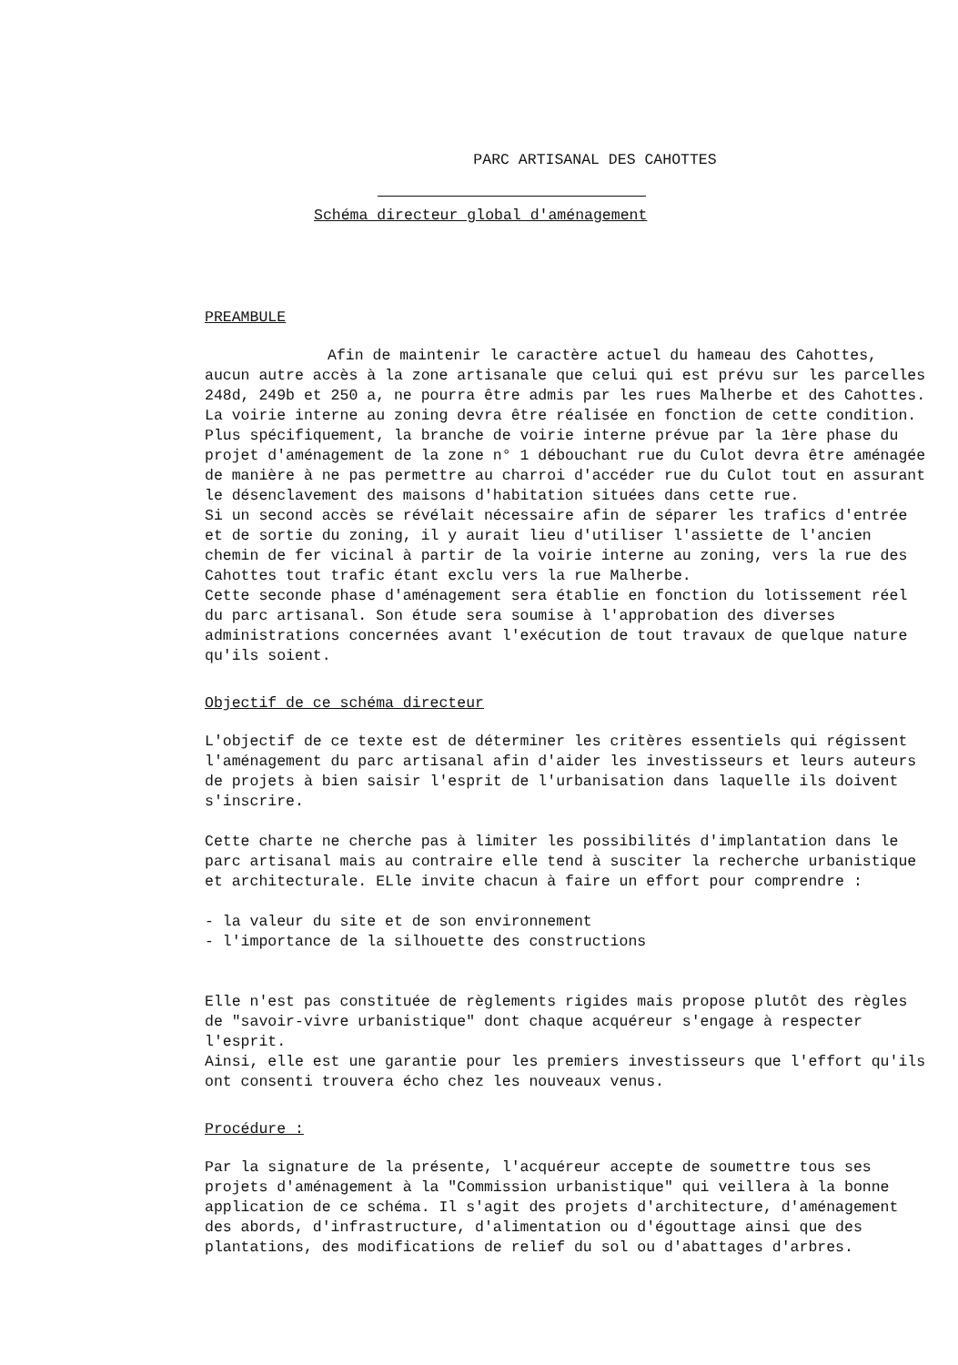PARC ARTISANAL DES CAHOTTES
Schéma directeur global d'aménagement
PREAMBULE
Afin de maintenir le caractère actuel du hameau des Cahottes, aucun autre accès à la zone artisanale que celui qui est prévu sur les parcelles 248d, 249b et 250 a, ne pourra être admis par les rues Malherbe et des Cahottes. La voirie interne au zoning devra être réalisée en fonction de cette condition. Plus spécifiquement, la branche de voirie interne prévue par la 1ère phase du projet d'aménagement de la zone n° 1 débouchant rue du Culot devra être aménagée de manière à ne pas permettre au charroi d'accéder rue du Culot tout en assurant le désenclavement des maisons d'habitation situées dans cette rue.
Si un second accès se révélait nécessaire afin de séparer les trafics d'entrée et de sortie du zoning, il y aurait lieu d'utiliser l'assiette de l'ancien chemin de fer vicinal à partir de la voirie interne au zoning, vers la rue des Cahottes tout trafic étant exclu vers la rue Malherbe.
Cette seconde phase d'aménagement sera établie en fonction du lotissement réel du parc artisanal. Son étude sera soumise à l'approbation des diverses administrations concernées avant l'exécution de tout travaux de quelque nature qu'ils soient.
Objectif de ce schéma directeur
L'objectif de ce texte est de déterminer les critères essentiels qui régissent l'aménagement du parc artisanal afin d'aider les investisseurs et leurs auteurs de projets à bien saisir l'esprit de l'urbanisation dans laquelle ils doivent s'inscrire.
Cette charte ne cherche pas à limiter les possibilités d'implantation dans le parc artisanal mais au contraire elle tend à susciter la recherche urbanistique et architecturale. ELle invite chacun à faire un effort pour comprendre :
- la valeur du site et de son environnement
- l'importance de la silhouette des constructions
Elle n'est pas constituée de règlements rigides mais propose plutôt des règles de "savoir-vivre urbanistique" dont chaque acquéreur s'engage à respecter l'esprit.
Ainsi, elle est une garantie pour les premiers investisseurs que l'effort qu'ils ont consenti trouvera écho chez les nouveaux venus.
Procédure :
Par la signature de la présente, l'acquéreur accepte de soumettre tous ses projets d'aménagement à la "Commission urbanistique" qui veillera à la bonne application de ce schéma. Il s'agit des projets d'architecture, d'aménagement des abords, d'infrastructure, d'alimentation ou d'égouttage ainsi que des plantations, des modifications de relief du sol ou d'abattages d'arbres.